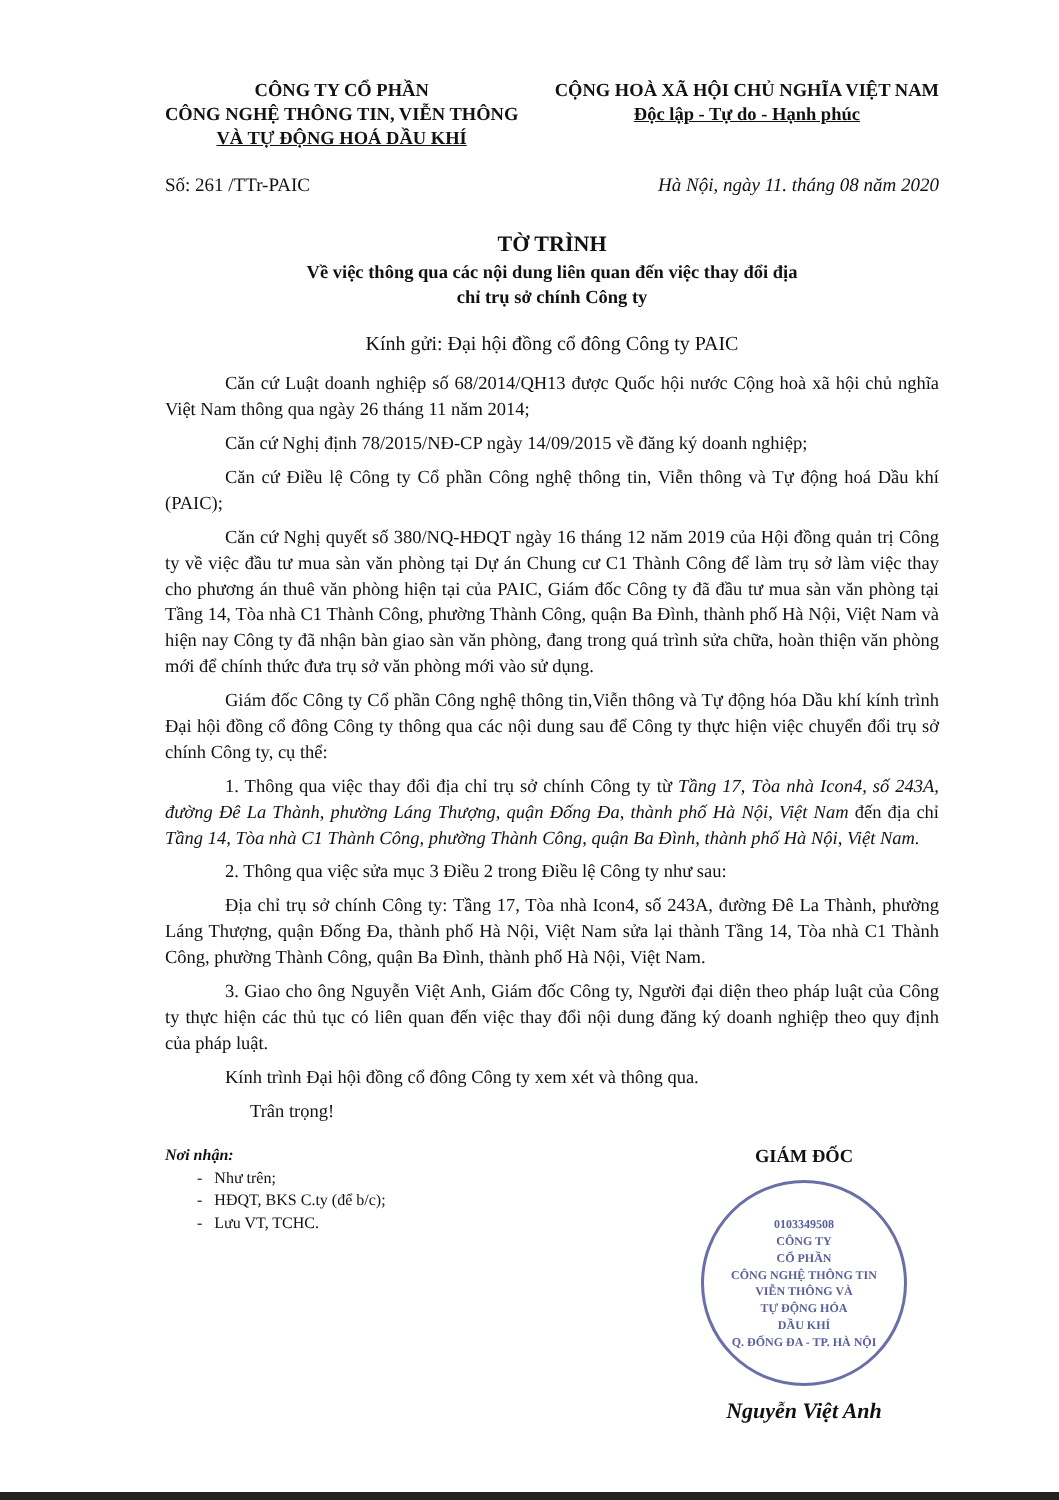CÔNG TY CỔ PHẦN
CÔNG NGHỆ THÔNG TIN, VIỄN THÔNG
VÀ TỰ ĐỘNG HOÁ DẦU KHÍ
CỘNG HOÀ XÃ HỘI CHỦ NGHĨA VIỆT NAM
Độc lập - Tự do - Hạnh phúc
Số: 261 /TTr-PAIC Hà Nội, ngày 11. tháng 08 năm 2020
TỜ TRÌNH
Về việc thông qua các nội dung liên quan đến việc thay đổi địa
chỉ trụ sở chính Công ty
Kính gửi: Đại hội đồng cổ đông Công ty PAIC
Căn cứ Luật doanh nghiệp số 68/2014/QH13 được Quốc hội nước Cộng hoà xã hội chủ nghĩa Việt Nam thông qua ngày 26 tháng 11 năm 2014;
Căn cứ Nghị định 78/2015/NĐ-CP ngày 14/09/2015 về đăng ký doanh nghiệp;
Căn cứ Điều lệ Công ty Cổ phần Công nghệ thông tin, Viễn thông và Tự động hoá Dầu khí (PAIC);
Căn cứ Nghị quyết số 380/NQ-HĐQT ngày 16 tháng 12 năm 2019 của Hội đồng quản trị Công ty về việc đầu tư mua sàn văn phòng tại Dự án Chung cư C1 Thành Công để làm trụ sở làm việc thay cho phương án thuê văn phòng hiện tại của PAIC, Giám đốc Công ty đã đầu tư mua sàn văn phòng tại Tầng 14, Tòa nhà C1 Thành Công, phường Thành Công, quận Ba Đình, thành phố Hà Nội, Việt Nam và hiện nay Công ty đã nhận bàn giao sàn văn phòng, đang trong quá trình sửa chữa, hoàn thiện văn phòng mới để chính thức đưa trụ sở văn phòng mới vào sử dụng.
Giám đốc Công ty Cổ phần Công nghệ thông tin,Viễn thông và Tự động hóa Dầu khí kính trình Đại hội đồng cổ đông Công ty thông qua các nội dung sau để Công ty thực hiện việc chuyển đổi trụ sở chính Công ty, cụ thể:
1. Thông qua việc thay đổi địa chỉ trụ sở chính Công ty từ Tầng 17, Tòa nhà Icon4, số 243A, đường Đê La Thành, phường Láng Thượng, quận Đống Đa, thành phố Hà Nội, Việt Nam đến địa chỉ Tầng 14, Tòa nhà C1 Thành Công, phường Thành Công, quận Ba Đình, thành phố Hà Nội, Việt Nam.
2. Thông qua việc sửa mục 3 Điều 2 trong Điều lệ Công ty như sau:
Địa chỉ trụ sở chính Công ty: Tầng 17, Tòa nhà Icon4, số 243A, đường Đê La Thành, phường Láng Thượng, quận Đống Đa, thành phố Hà Nội, Việt Nam sửa lại thành Tầng 14, Tòa nhà C1 Thành Công, phường Thành Công, quận Ba Đình, thành phố Hà Nội, Việt Nam.
3. Giao cho ông Nguyễn Việt Anh, Giám đốc Công ty, Người đại diện theo pháp luật của Công ty thực hiện các thủ tục có liên quan đến việc thay đổi nội dung đăng ký doanh nghiệp theo quy định của pháp luật.
Kính trình Đại hội đồng cổ đông Công ty xem xét và thông qua.
Trân trọng!
Nơi nhận:
- Như trên;
- HĐQT, BKS C.ty (để b/c);
- Lưu VT, TCHC.
GIÁM ĐỐC
0103349508
CÔNG TY
CỔ PHẦN
CÔNG NGHỆ THÔNG TIN
VIỄN THÔNG VÀ
TỰ ĐỘNG HÓA
DẦU KHÍ
Q. ĐỐNG ĐA - TP. HÀ NỘI
Nguyễn Việt Anh